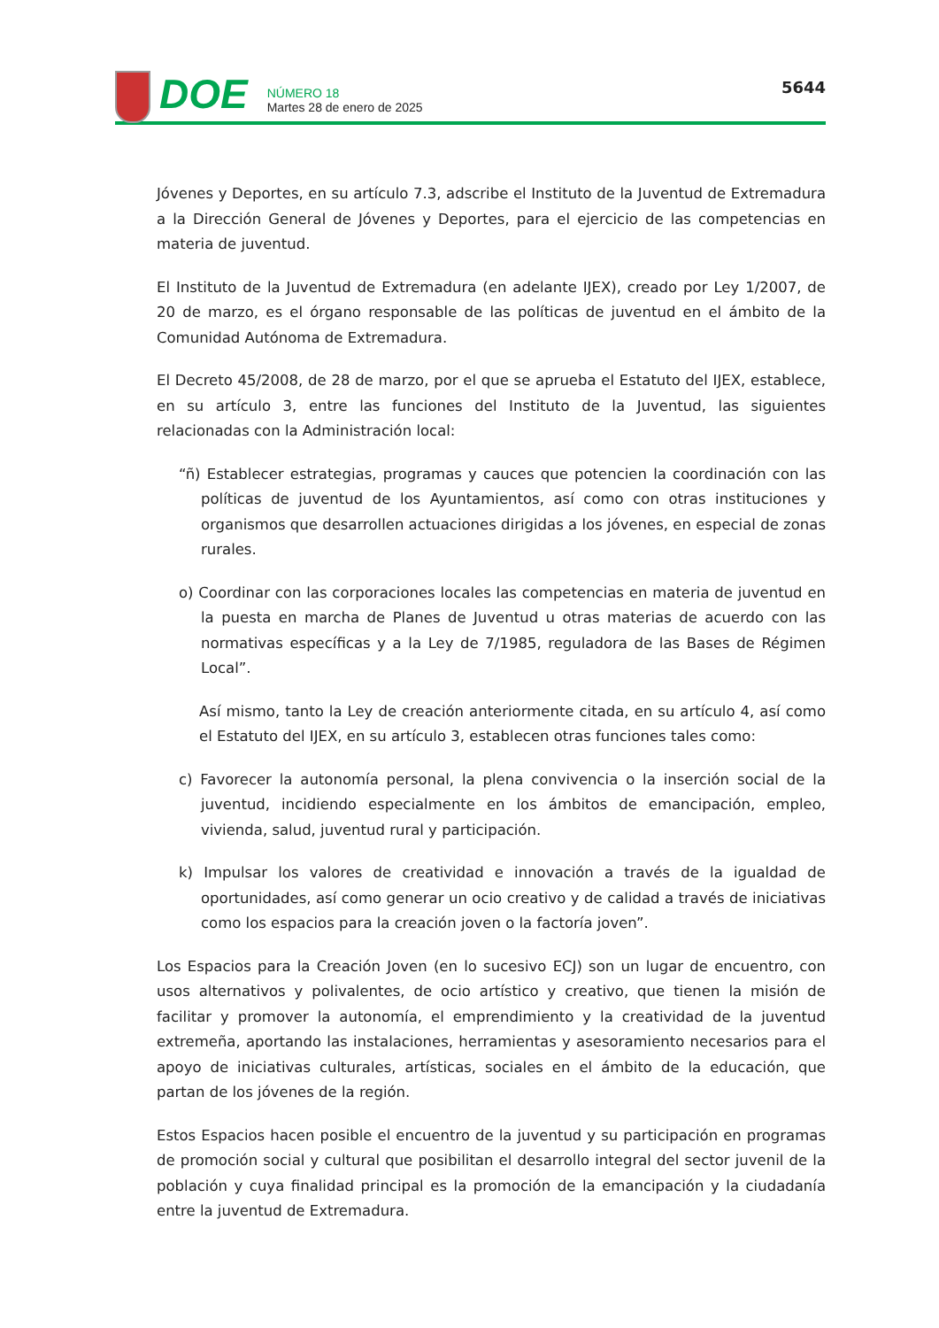DOE
NÚMERO 18
Martes 28 de enero de 2025
5644
Jóvenes y Deportes, en su artículo 7.3, adscribe el Instituto de la Juventud de Extremadura a la Dirección General de Jóvenes y Deportes, para el ejercicio de las competencias en materia de juventud.
El Instituto de la Juventud de Extremadura (en adelante IJEX), creado por Ley 1/2007, de 20 de marzo, es el órgano responsable de las políticas de juventud en el ámbito de la Comunidad Autónoma de Extremadura.
El Decreto 45/2008, de 28 de marzo, por el que se aprueba el Estatuto del IJEX, establece, en su artículo 3, entre las funciones del Instituto de la Juventud, las siguientes relacionadas con la Administración local:
“ñ) Establecer estrategias, programas y cauces que potencien la coordinación con las políticas de juventud de los Ayuntamientos, así como con otras instituciones y organismos que desarrollen actuaciones dirigidas a los jóvenes, en especial de zonas rurales.
o) Coordinar con las corporaciones locales las competencias en materia de juventud en la puesta en marcha de Planes de Juventud u otras materias de acuerdo con las normativas específicas y a la Ley de 7/1985, reguladora de las Bases de Régimen Local”.
Así mismo, tanto la Ley de creación anteriormente citada, en su artículo 4, así como el Estatuto del IJEX, en su artículo 3, establecen otras funciones tales como:
c) Favorecer la autonomía personal, la plena convivencia o la inserción social de la juventud, incidiendo especialmente en los ámbitos de emancipación, empleo, vivienda, salud, juventud rural y participación.
k) Impulsar los valores de creatividad e innovación a través de la igualdad de oportunidades, así como generar un ocio creativo y de calidad a través de iniciativas como los espacios para la creación joven o la factoría joven”.
Los Espacios para la Creación Joven (en lo sucesivo ECJ) son un lugar de encuentro, con usos alternativos y polivalentes, de ocio artístico y creativo, que tienen la misión de facilitar y promover la autonomía, el emprendimiento y la creatividad de la juventud extremeña, aportando las instalaciones, herramientas y asesoramiento necesarios para el apoyo de iniciativas culturales, artísticas, sociales en el ámbito de la educación, que partan de los jóvenes de la región.
Estos Espacios hacen posible el encuentro de la juventud y su participación en programas de promoción social y cultural que posibilitan el desarrollo integral del sector juvenil de la población y cuya finalidad principal es la promoción de la emancipación y la ciudadanía entre la juventud de Extremadura.